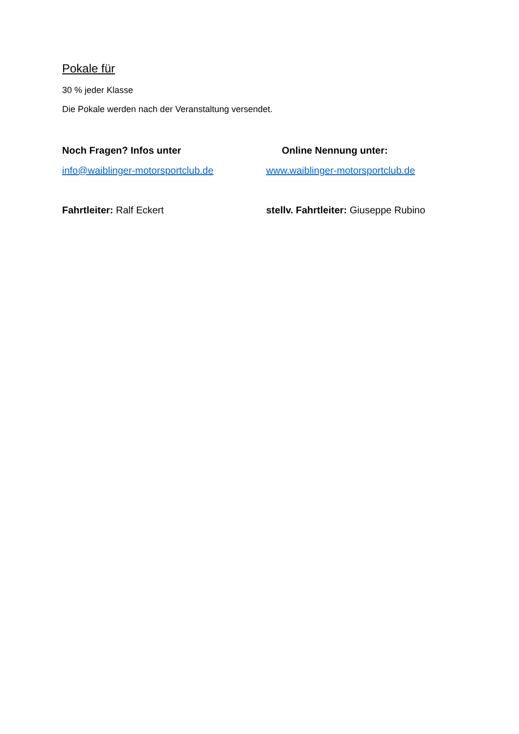Pokale für
30 % jeder Klasse
Die Pokale werden nach der Veranstaltung versendet.
Noch Fragen? Infos unter Online Nennung unter:
info@waiblinger-motorsportclub.de www.waiblinger-motorsportclub.de
Fahrtleiter: Ralf Eckert stellv. Fahrtleiter: Giuseppe Rubino